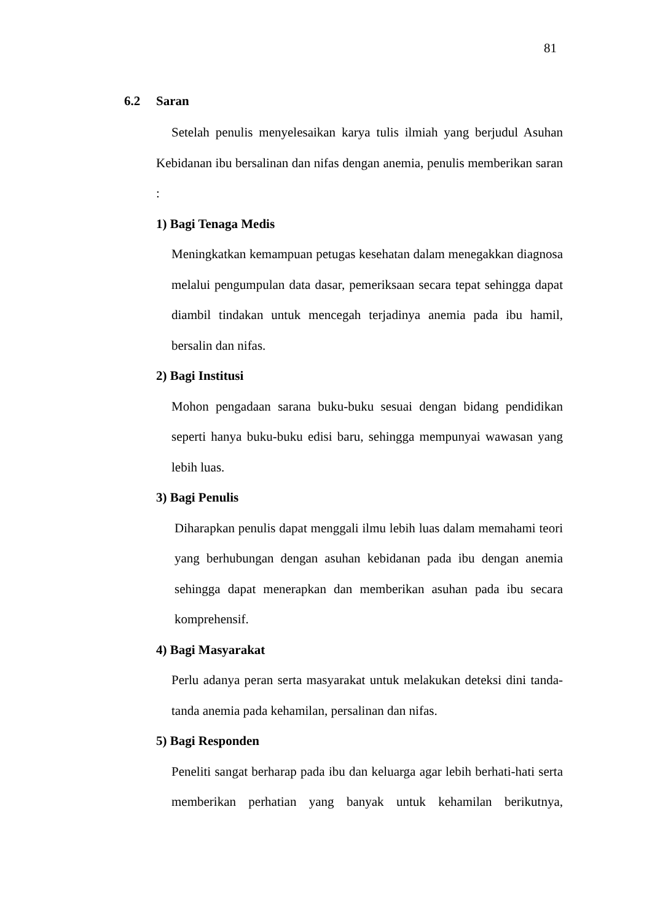81
6.2 Saran
Setelah penulis menyelesaikan karya tulis ilmiah yang berjudul Asuhan Kebidanan ibu bersalinan dan nifas dengan anemia, penulis memberikan saran :
1) Bagi Tenaga Medis
Meningkatkan kemampuan petugas kesehatan dalam menegakkan diagnosa melalui pengumpulan data dasar, pemeriksaan secara tepat sehingga dapat diambil tindakan untuk mencegah terjadinya anemia pada ibu hamil, bersalin dan nifas.
2) Bagi Institusi
Mohon pengadaan sarana buku-buku sesuai dengan bidang pendidikan seperti hanya buku-buku edisi baru, sehingga mempunyai wawasan yang lebih luas.
3) Bagi Penulis
Diharapkan penulis dapat menggali ilmu lebih luas dalam memahami teori yang berhubungan dengan asuhan kebidanan pada ibu dengan anemia sehingga dapat menerapkan dan memberikan asuhan pada ibu secara komprehensif.
4) Bagi Masyarakat
Perlu adanya peran serta masyarakat untuk melakukan deteksi dini tanda-tanda anemia pada kehamilan, persalinan dan nifas.
5) Bagi Responden
Peneliti sangat berharap pada ibu dan keluarga agar lebih berhati-hati serta memberikan perhatian yang banyak untuk kehamilan berikutnya,